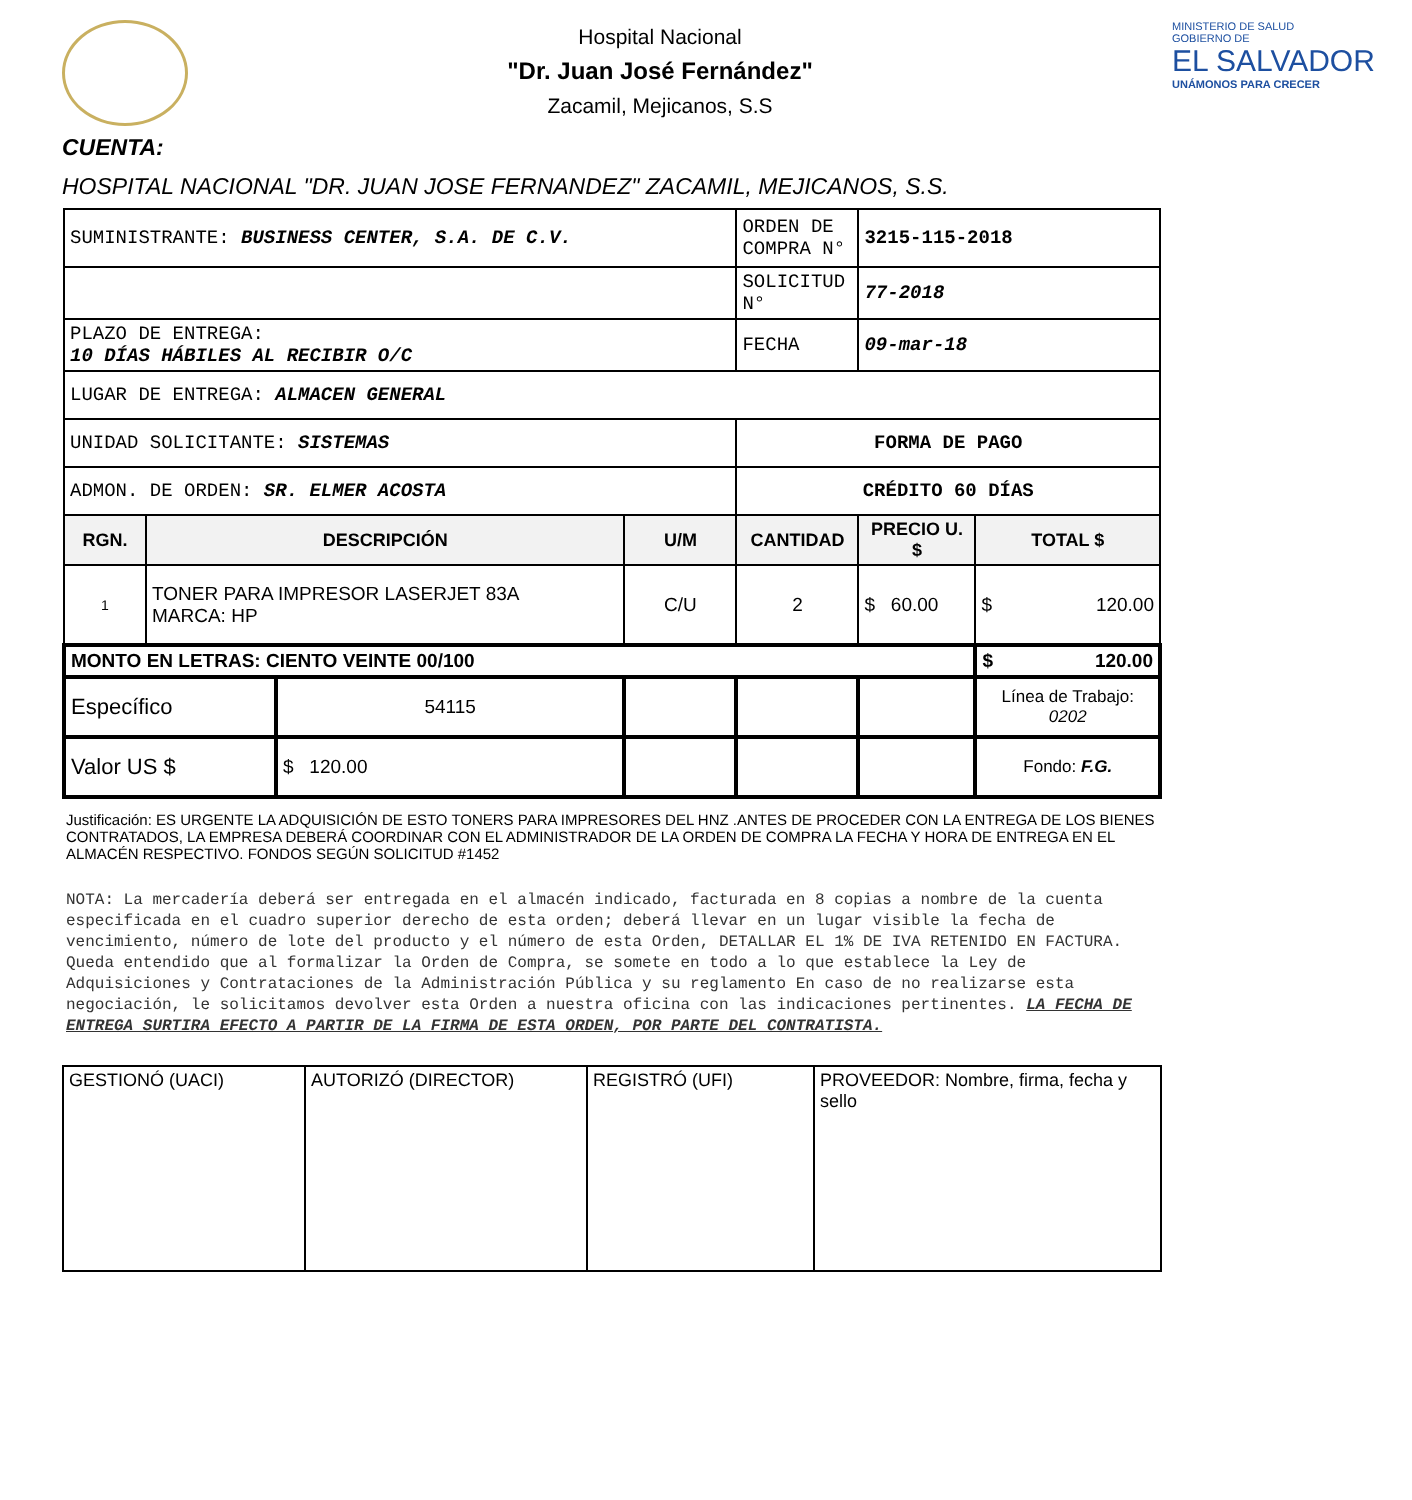Hospital Nacional
"Dr. Juan José Fernández"
Zacamil, Mejicanos, S.S
MINISTERIO DE SALUD
GOBIERNO DE
EL SALVADOR
UNÁMONOS PARA CRECER
CUENTA:
HOSPITAL NACIONAL "DR. JUAN JOSE FERNANDEZ" ZACAMIL, MEJICANOS, S.S.
| SUMINISTRANTE: BUSINESS CENTER, S.A. DE C.V. | | | | ORDEN DE COMPRA N° | 3215-115-2018 | |
| | | | | SOLICITUD N° | 77-2018 | |
| PLAZO DE ENTREGA: 10 DÍAS HÁBILES AL RECIBIR O/C | | | | FECHA | 09-mar-18 | |
| LUGAR DE ENTREGA: ALMACEN GENERAL | | | | | | |
| UNIDAD SOLICITANTE: SISTEMAS | | | | FORMA DE PAGO | | |
| ADMON. DE ORDEN: SR. ELMER ACOSTA | | | | CRÉDITO 60 DÍAS | | |
| RGN. | DESCRIPCIÓN | | U/M | CANTIDAD | PRECIO U. $ | TOTAL $ |
| 1 | TONER PARA IMPRESOR LASERJET 83A MARCA: HP | | C/U | 2 | $ 60.00 | $ 120.00 |
| MONTO EN LETRAS: CIENTO VEINTE 00/100 | | | | | | $ 120.00 |
| Específico | | 54115 | | | | Línea de Trabajo: 0202 |
| Valor US $ | | $ 120.00 | | | | Fondo: F.G. |
Justificación: ES URGENTE LA ADQUISICIÓN DE ESTO TONERS PARA IMPRESORES DEL HNZ .ANTES DE PROCEDER CON LA ENTREGA DE LOS BIENES CONTRATADOS, LA EMPRESA DEBERÁ COORDINAR CON EL ADMINISTRADOR DE LA ORDEN DE COMPRA LA FECHA Y HORA DE ENTREGA EN EL ALMACÉN RESPECTIVO. FONDOS SEGÚN SOLICITUD #1452
NOTA: La mercadería deberá ser entregada en el almacén indicado, facturada en 8 copias a nombre de la cuenta especificada en el cuadro superior derecho de esta orden; deberá llevar en un lugar visible la fecha de vencimiento, número de lote del producto y el número de esta Orden, DETALLAR EL 1% DE IVA RETENIDO EN FACTURA. Queda entendido que al formalizar la Orden de Compra, se somete en todo a lo que establece la Ley de Adquisiciones y Contrataciones de la Administración Pública y su reglamento En caso de no realizarse esta negociación, le solicitamos devolver esta Orden a nuestra oficina con las indicaciones pertinentes. LA FECHA DE ENTREGA SURTIRA EFECTO A PARTIR DE LA FIRMA DE ESTA ORDEN, POR PARTE DEL CONTRATISTA.
| GESTIONÓ (UACI) | AUTORIZÓ (DIRECTOR) | REGISTRÓ (UFI) | PROVEEDOR: Nombre, firma, fecha y sello |